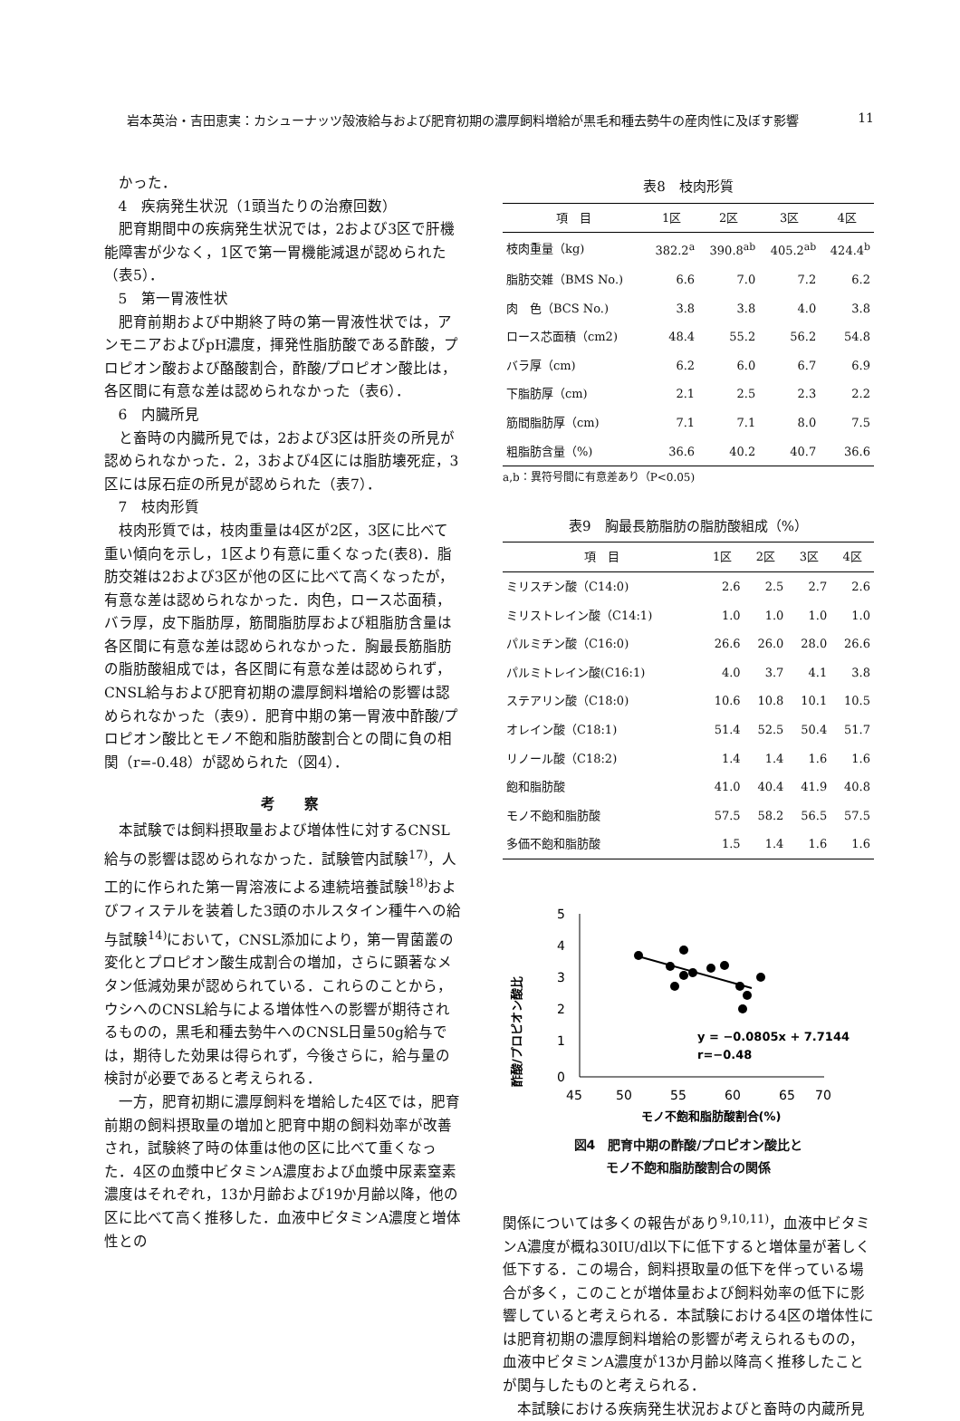岩本英治・吉田恵実：カシューナッツ殻液給与および肥育初期の濃厚飼料増給が黒毛和種去勢牛の産肉性に及ぼす影響 11
かった．
4　疾病発生状況（1頭当たりの治療回数）
肥育期間中の疾病発生状況では，2および3区で肝機能障害が少なく，1区で第一胃機能減退が認められた（表5）．
5　第一胃液性状
肥育前期および中期終了時の第一胃液性状では，アンモニアおよびpH濃度，揮発性脂肪酸である酢酸，プロピオン酸および酪酸割合，酢酸/プロピオン酸比は，各区間に有意な差は認められなかった（表6）．
6　内臓所見
と畜時の内臓所見では，2および3区は肝炎の所見が認められなかった．2，3および4区には脂肪壊死症，3区には尿石症の所見が認められた（表7）．
7　枝肉形質
枝肉形質では，枝肉重量は4区が2区，3区に比べて重い傾向を示し，1区より有意に重くなった(表8)．脂肪交雑は2および3区が他の区に比べて高くなったが，有意な差は認められなかった．肉色，ロース芯面積，バラ厚，皮下脂肪厚，筋間脂肪厚および粗脂肪含量は各区間に有意な差は認められなかった．胸最長筋脂肪の脂肪酸組成では，各区間に有意な差は認められず，CNSL給与および肥育初期の濃厚飼料増給の影響は認められなかった（表9）．肥育中期の第一胃液中酢酸/プロピオン酸比とモノ不飽和脂肪酸割合との間に負の相関（r=-0.48）が認められた（図4）．
考　　察
本試験では飼料摂取量および増体性に対するCNSL給与の影響は認められなかった．試験管内試験<sup>17)</sup>，人工的に作られた第一胃溶液による連続培養試験<sup>18)</sup>およびフィステルを装着した3頭のホルスタイン種牛への給与試験<sup>14)</sup>において，CNSL添加により，第一胃菌叢の変化とプロピオン酸生成割合の増加，さらに顕著なメタン低減効果が認められている．これらのことから，ウシへのCNSL給与による増体性への影響が期待されるものの，黒毛和種去勢牛へのCNSL日量50g給与では，期待した効果は得られず，今後さらに，給与量の検討が必要であると考えられる．
一方，肥育初期に濃厚飼料を増給した4区では，肥育前期の飼料摂取量の増加と肥育中期の飼料効率が改善され，試験終了時の体重は他の区に比べて重くなった．4区の血漿中ビタミンA濃度および血漿中尿素窒素濃度はそれぞれ，13か月齢および19か月齢以降，他の区に比べて高く推移した．血液中ビタミンA濃度と増体性との
表8　枝肉形質
| 項 目 | 1区 | 2区 | 3区 | 4区 |
| --- | --- | --- | --- | --- |
| 枝肉重量（kg) | 382.2<sup>a</sup> | 390.8<sup>ab</sup> | 405.2<sup>ab</sup> | 424.4<sup>b</sup> |
| 脂肪交雑（BMS No.) | 6.6 | 7.0 | 7.2 | 6.2 |
| 肉 色（BCS No.) | 3.8 | 3.8 | 4.0 | 3.8 |
| ロース芯面積（cm2) | 48.4 | 55.2 | 56.2 | 54.8 |
| バラ厚（cm) | 6.2 | 6.0 | 6.7 | 6.9 |
| 下脂肪厚（cm) | 2.1 | 2.5 | 2.3 | 2.2 |
| 筋間脂肪厚（cm) | 7.1 | 7.1 | 8.0 | 7.5 |
| 粗脂肪含量（%) | 36.6 | 40.2 | 40.7 | 36.6 |
a,b：異符号間に有意差あり（P<0.05)
表9　胸最長筋脂肪の脂肪酸組成（%）
| 項 目 | 1区 | 2区 | 3区 | 4区 |
| --- | --- | --- | --- | --- |
| ミリスチン酸（C14:0) | 2.6 | 2.5 | 2.7 | 2.6 |
| ミリストレイン酸（C14:1) | 1.0 | 1.0 | 1.0 | 1.0 |
| パルミチン酸（C16:0) | 26.6 | 26.0 | 28.0 | 26.6 |
| パルミトレイン酸(C16:1) | 4.0 | 3.7 | 4.1 | 3.8 |
| ステアリン酸（C18:0) | 10.6 | 10.8 | 10.1 | 10.5 |
| オレイン酸（C18:1) | 51.4 | 52.5 | 50.4 | 51.7 |
| リノール酸（C18:2) | 1.4 | 1.4 | 1.6 | 1.6 |
| 飽和脂肪酸 | 41.0 | 40.4 | 41.9 | 40.8 |
| モノ不飽和脂肪酸 | 57.5 | 58.2 | 56.5 | 57.5 |
| 多価不飽和脂肪酸 | 1.5 | 1.4 | 1.6 | 1.6 |
酢酸/プロピオン酸比
5
4
3
2
1
0
45
50
55
60
65
70
y = −0.0805x + 7.7144
r=−0.48
モノ不飽和脂肪酸割合(%)
図4　肥育中期の酢酸/プロピオン酸比と
モノ不飽和脂肪酸割合の関係
関係については多くの報告があり<sup>9,10,11)</sup>，血液中ビタミンA濃度が概ね30IU/dl以下に低下すると増体量が著しく低下する．この場合，飼料摂取量の低下を伴っている場合が多く，このことが増体量および飼料効率の低下に影響していると考えられる．本試験における4区の増体性には肥育初期の濃厚飼料増給の影響が考えられるものの，血液中ビタミンA濃度が13か月齢以降高く推移したことが関与したものと考えられる．
本試験における疾病発生状況およびと畜時の内蔵所見